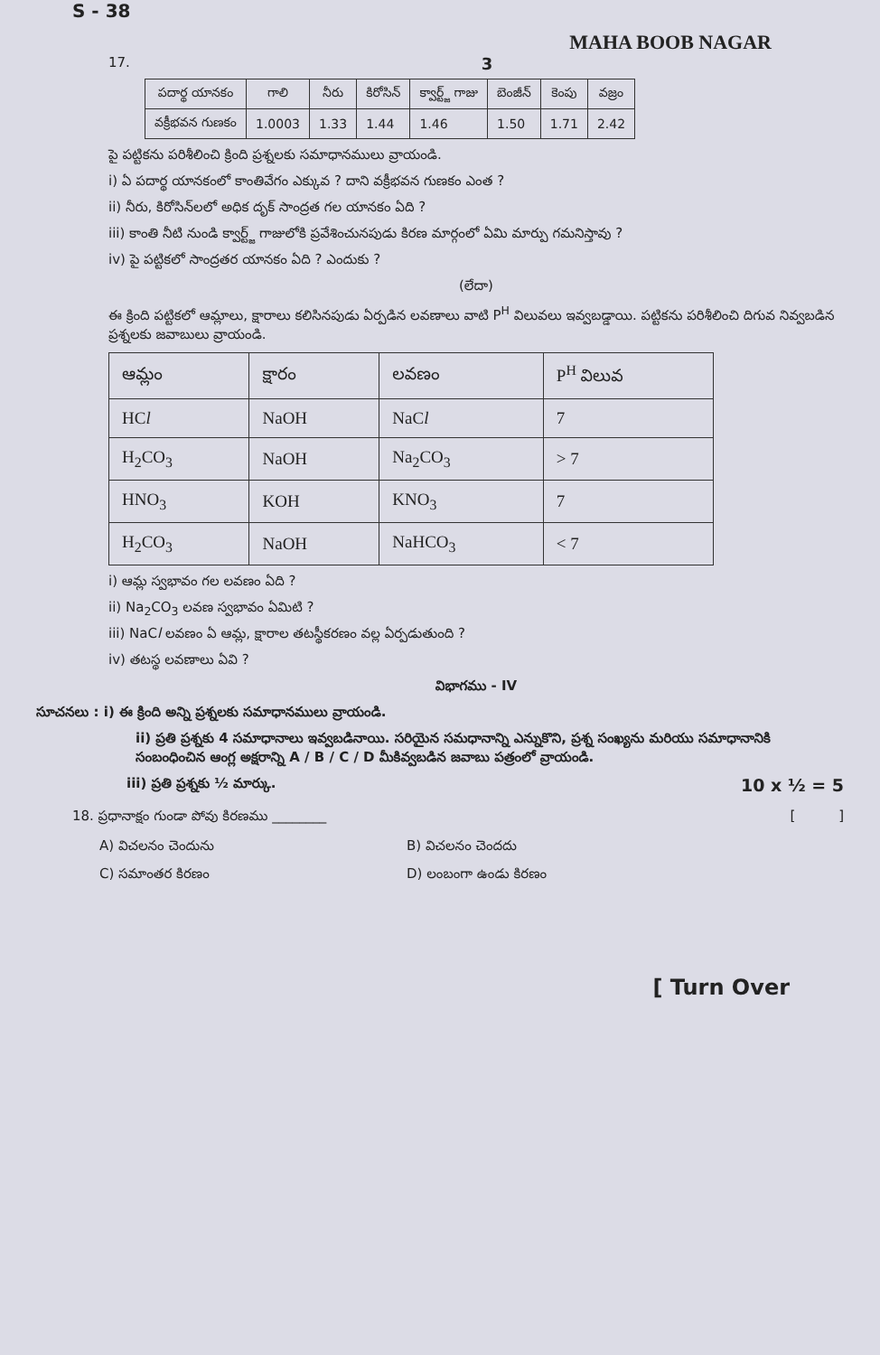S - 38
MAHA BOOB NAGAR
17. 3
| పదార్థ యానకం | గాలి | నీరు | కిరోసిన్ | క్వార్ట్జ్ గాజు | బెంజీన్ | కెంపు | వజ్రం |
| --- | --- | --- | --- | --- | --- | --- | --- |
| వక్రీభవన గుణకం | 1.0003 | 1.33 | 1.44 | 1.46 | 1.50 | 1.71 | 2.42 |
పై పట్టికను పరిశీలించి క్రింది ప్రశ్నలకు సమాధానములు వ్రాయండి.
i) ఏ పదార్థ యానకంలో కాంతివేగం ఎక్కువ ? దాని వక్రీభవన గుణకం ఎంత ?
ii) నీరు, కిరోసిన్‌లలో అధిక దృక్ సాంద్రత గల యానకం ఏది ?
iii) కాంతి నీటి నుండి క్వార్ట్జ్ గాజులోకి ప్రవేశించునపుడు కిరణ మార్గంలో ఏమి మార్పు గమనిస్తావు ?
iv) పై పట్టికలో సాంద్రతర యానకం ఏది ? ఎందుకు ?
(లేదా)
ఈ క్రింది పట్టికలో ఆమ్లాలు, క్షారాలు కలిసినపుడు ఏర్పడిన లవణాలు వాటి P<sup>H</sup> విలువలు ఇవ్వబడ్డాయి. పట్టికను పరిశీలించి దిగువ నివ్వబడిన ప్రశ్నలకు జవాబులు వ్రాయండి.
| ఆమ్లం | క్షారం | లవణం | P<sup>H</sup> విలువ |
| --- | --- | --- | --- |
| HC l | NaOH | NaC l | 7 |
| H<sub>2</sub>CO<sub>3</sub> | NaOH | Na<sub>2</sub>CO<sub>3</sub> | > 7 |
| HNO<sub>3</sub> | KOH | KNO<sub>3</sub> | 7 |
| H<sub>2</sub>CO<sub>3</sub> | NaOH | NaHCO<sub>3</sub> | < 7 |
i) ఆమ్ల స్వభావం గల లవణం ఏది ?
ii) Na<sub>2</sub>CO<sub>3</sub> లవణ స్వభావం ఏమిటి ?
iii) NaCl లవణం ఏ ఆమ్ల, క్షారాల తటస్థీకరణం వల్ల ఏర్పడుతుంది ?
iv) తటస్థ లవణాలు ఏవి ?
విభాగము - IV
సూచనలు : i) ఈ క్రింది అన్ని ప్రశ్నలకు సమాధానములు వ్రాయండి.
ii) ప్రతి ప్రశ్నకు 4 సమాధానాలు ఇవ్వబడినాయి. సరియైన సమధానాన్ని ఎన్నుకొని, ప్రశ్న సంఖ్యను మరియు సమాధానానికి సంబంధించిన ఆంగ్ల అక్షరాన్ని A / B / C / D మీకివ్వబడిన జవాబు పత్రంలో వ్రాయండి.
iii) ప్రతి ప్రశ్నకు ½ మార్కు. 10 x ½ = 5
18. ప్రధానాక్షం గుండా పోవు కిరణము ________ [ ]
A) విచలనం చెందును B) విచలనం చెందదు C) సమాంతర కిరణం D) లంబంగా ఉండు కిరణం
[ Turn Over